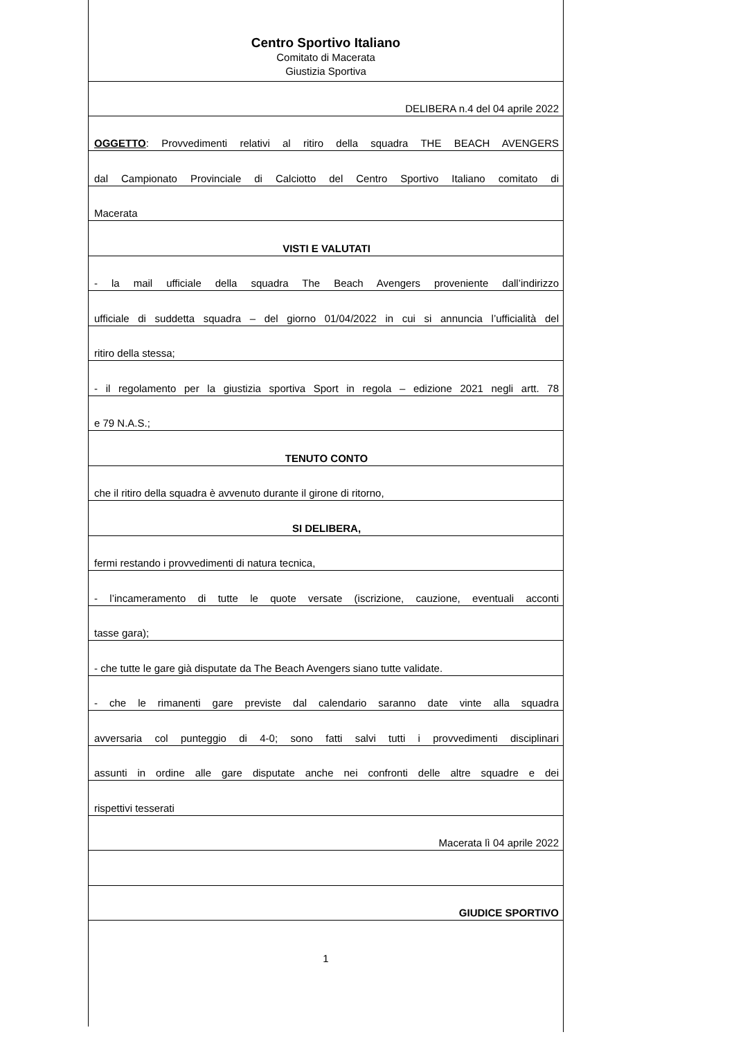Centro Sportivo Italiano
Comitato di Macerata
Giustizia Sportiva
DELIBERA n.4 del 04 aprile 2022
OGGETTO: Provvedimenti relativi al ritiro della squadra THE BEACH AVENGERS
dal Campionato Provinciale di Calciotto del Centro Sportivo Italiano comitato di
Macerata
VISTI E VALUTATI
- la mail ufficiale della squadra The Beach Avengers proveniente dall’indirizzo
ufficiale di suddetta squadra – del giorno 01/04/2022 in cui si annuncia l’ufficialità del
ritiro della stessa;
- il regolamento per la giustizia sportiva Sport in regola – edizione 2021 negli artt. 78
e 79 N.A.S.;
TENUTO CONTO
che il ritiro della squadra è avvenuto durante il girone di ritorno,
SI DELIBERA,
fermi restando i provvedimenti di natura tecnica,
- l’incameramento di tutte le quote versate (iscrizione, cauzione, eventuali acconti
tasse gara);
- che tutte le gare già disputate da The Beach Avengers siano tutte validate.
- che le rimanenti gare previste dal calendario saranno date vinte alla squadra
avversaria col punteggio di 4-0; sono fatti salvi tutti i provvedimenti disciplinari
assunti in ordine alle gare disputate anche nei confronti delle altre squadre e dei
rispettivi tesserati
Macerata lì 04 aprile 2022
GIUDICE SPORTIVO
1